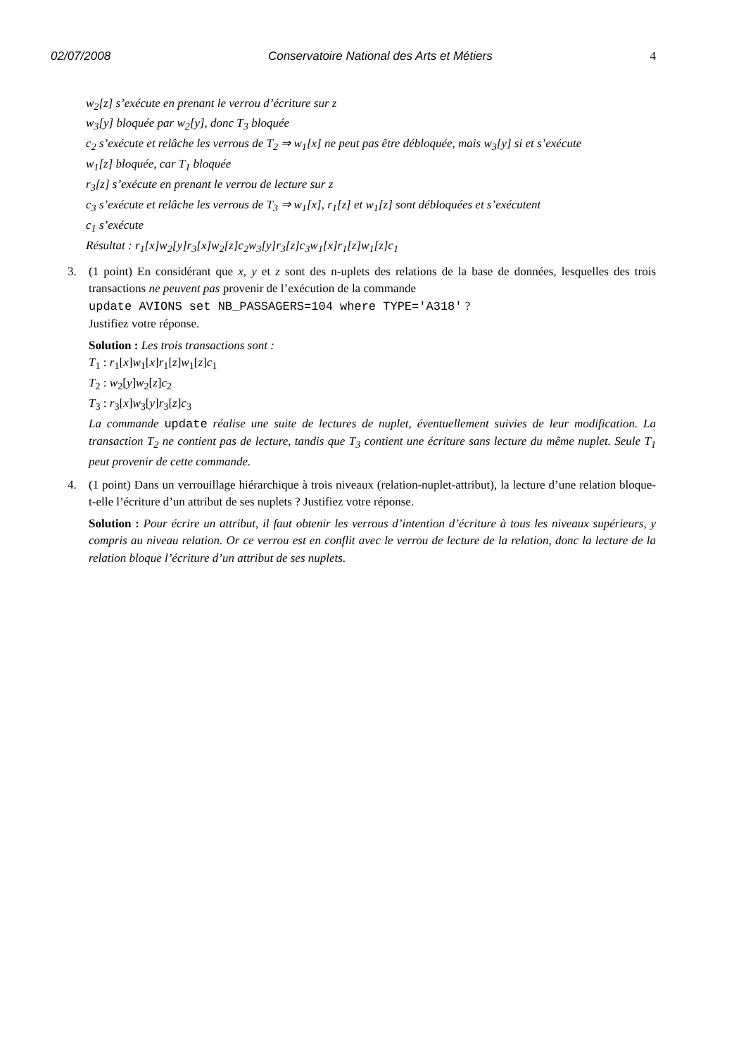02/07/2008 Conservatoire National des Arts et Métiers 4
w<sub>2</sub>[z] s’exécute en prenant le verrou d’écriture sur z
w<sub>3</sub>[y] bloquée par w<sub>2</sub>[y], donc T<sub>3</sub> bloquée
c<sub>2</sub> s’exécute et relâche les verrous de T<sub>2</sub> ⇒ w<sub>1</sub>[x] ne peut pas être débloquée, mais w<sub>3</sub>[y] si et s’exécute
w<sub>1</sub>[z] bloquée, car T<sub>1</sub> bloquée
r<sub>3</sub>[z] s’exécute en prenant le verrou de lecture sur z
c<sub>3</sub> s’exécute et relâche les verrous de T<sub>3</sub> ⇒ w<sub>1</sub>[x], r<sub>1</sub>[z] et w<sub>1</sub>[z] sont débloquées et s’exécutent
c<sub>1</sub> s’exécute
Résultat : r<sub>1</sub>[x]w<sub>2</sub>[y]r<sub>3</sub>[x]w<sub>2</sub>[z]c<sub>2</sub>w<sub>3</sub>[y]r<sub>3</sub>[z]c<sub>3</sub>w<sub>1</sub>[x]r<sub>1</sub>[z]w<sub>1</sub>[z]c<sub>1</sub>
3. (1 point) En considérant que x, y et z sont des n-uplets des relations de la base de données, lesquelles des trois transactions ne peuvent pas provenir de l’exécution de la commande
update AVIONS set NB_PASSAGERS=104 where TYPE='A318' ?
Justifiez votre réponse.
Solution : Les trois transactions sont :
T<sub>1</sub> : r<sub>1</sub>[x]w<sub>1</sub>[x]r<sub>1</sub>[z]w<sub>1</sub>[z]c<sub>1</sub>
T<sub>2</sub> : w<sub>2</sub>[y]w<sub>2</sub>[z]c<sub>2</sub>
T<sub>3</sub> : r<sub>3</sub>[x]w<sub>3</sub>[y]r<sub>3</sub>[z]c<sub>3</sub>
La commande update réalise une suite de lectures de nuplet, éventuellement suivies de leur modification. La transaction T<sub>2</sub> ne contient pas de lecture, tandis que T<sub>3</sub> contient une écriture sans lecture du même nuplet. Seule T<sub>1</sub> peut provenir de cette commande.
4. (1 point) Dans un verrouillage hiérarchique à trois niveaux (relation-nuplet-attribut), la lecture d’une relation bloque-t-elle l’écriture d’un attribut de ses nuplets ? Justifiez votre réponse.
Solution : Pour écrire un attribut, il faut obtenir les verrous d’intention d’écriture à tous les niveaux supérieurs, y compris au niveau relation. Or ce verrou est en conflit avec le verrou de lecture de la relation, donc la lecture de la relation bloque l’écriture d’un attribut de ses nuplets.